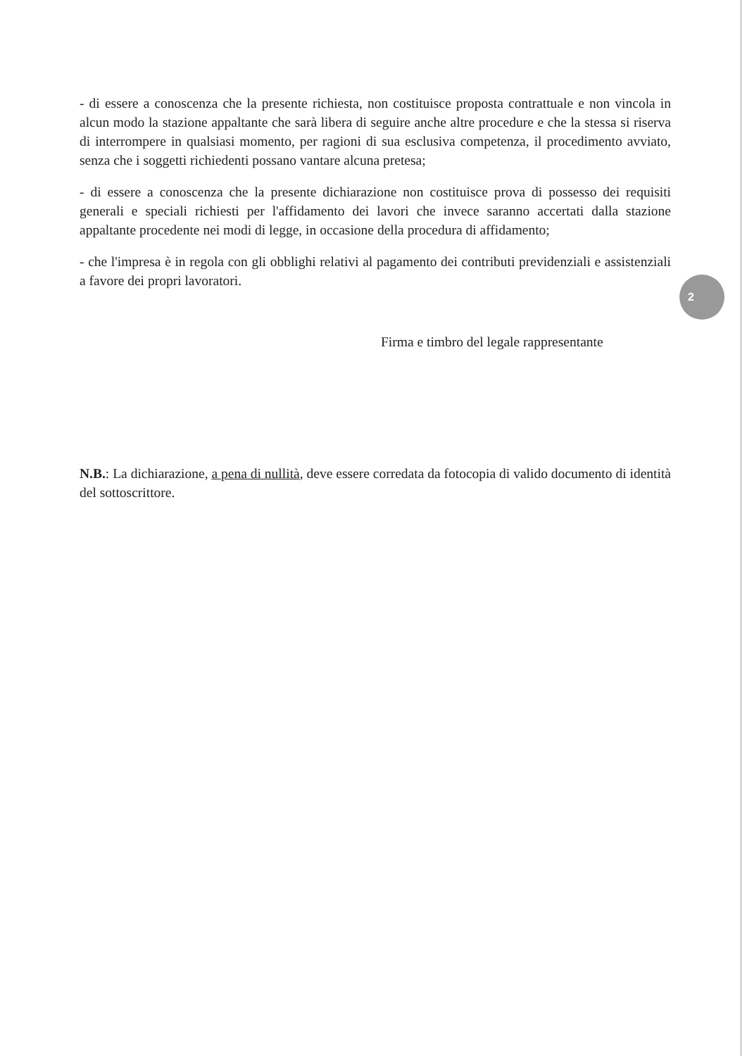2
- di essere a conoscenza che la presente richiesta, non costituisce proposta contrattuale e non vincola in alcun modo la stazione appaltante che sarà libera di seguire anche altre procedure e che la stessa si riserva di interrompere in qualsiasi momento, per ragioni di sua esclusiva competenza, il procedimento avviato, senza che i soggetti richiedenti possano vantare alcuna pretesa;
- di essere a conoscenza che la presente dichiarazione non costituisce prova di possesso dei requisiti generali e speciali richiesti per l'affidamento dei lavori che invece saranno accertati dalla stazione appaltante procedente nei modi di legge, in occasione della procedura di affidamento;
- che l'impresa è in regola con gli obblighi relativi al pagamento dei contributi previdenziali e assistenziali a favore dei propri lavoratori.
Firma e timbro del legale rappresentante
N.B.: La dichiarazione, a pena di nullità, deve essere corredata da fotocopia di valido documento di identità del sottoscrittore.